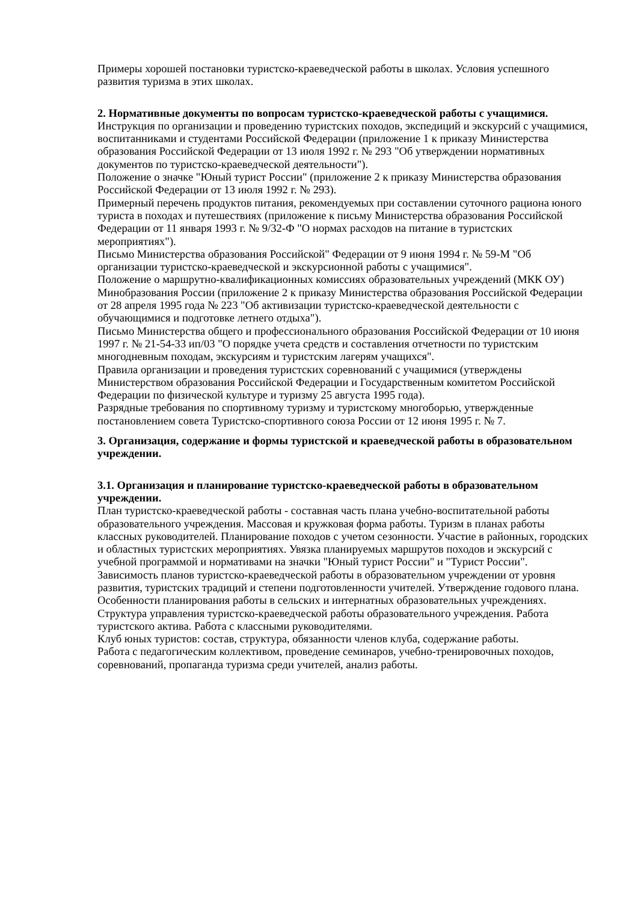Примеры хорошей постановки туристско-краеведческой работы в школах. Условия успешного развития туризма в этих школах.
2. Нормативные документы по вопросам туристско-краеведческой работы с учащимися.
Инструкция по организации и проведению туристских походов, экспедиций и экскурсий с учащимися, воспитанниками и студентами Российской Федерации (приложение 1 к приказу Министерства образования Российской Федерации от 13 июля 1992 г. № 293 "Об утверждении нормативных документов по туристско-краеведческой деятельности").
Положение о значке "Юный турист России" (приложение 2 к приказу Министерства образования Российской Федерации от 13 июля 1992 г. № 293).
Примерный перечень продуктов питания, рекомендуемых при составлении суточного рациона юного туриста в походах и путешествиях (приложение к письму Министерства образования Российской Федерации от 11 января 1993 г. № 9/32-Ф "О нормах расходов на питание в туристских мероприятиях").
Письмо Министерства образования Российской" Федерации от 9 июня 1994 г. № 59-М "Об организации туристско-краеведческой и экскурсионной работы с учащимися".
Положение о маршрутно-квалификационных комиссиях образовательных учреждений (МКК ОУ) Минобразования России (приложение 2 к приказу Министерства образования Российской Федерации от 28 апреля 1995 года № 223 "Об активизации туристско-краеведческой деятельности с обучающимися и подготовке летнего отдыха").
Письмо Министерства общего и профессионального образования Российской Федерации от 10 июня 1997 г. № 21-54-33 ип/03 "О порядке учета средств и составления отчетности по туристским многодневным походам, экскурсиям и туристским лагерям учащихся".
Правила организации и проведения туристских соревнований с учащимися (утверждены Министерством образования Российской Федерации и Государственным комитетом Российской Федерации по физической культуре и туризму 25 августа 1995 года).
Разрядные требования по спортивному туризму и туристскому многоборью, утвержденные постановлением совета Туристско-спортивного союза России от 12 июня 1995 г. № 7.
3. Организация, содержание и формы туристской и краеведческой работы в образовательном учреждении.
3.1. Организация и планирование туристско-краеведческой работы в образовательном учреждении.
План туристско-краеведческой работы - составная часть плана учебно-воспитательной работы образовательного учреждения. Массовая и кружковая форма работы. Туризм в планах работы классных руководителей. Планирование походов с учетом сезонности. Участие в районных, городских и областных туристских мероприятиях. Увязка планируемых маршрутов походов и экскурсий с учебной программой и нормативами на значки "Юный турист России" и "Турист России".
Зависимость планов туристско-краеведческой работы в образовательном учреждении от уровня развития, туристских традиций и степени подготовленности учителей. Утверждение годового плана.
Особенности планирования работы в сельских и интернатных образовательных учреждениях.
Структура управления туристско-краеведческой работы образовательного учреждения. Работа туристского актива. Работа с классными руководителями.
Клуб юных туристов: состав, структура, обязанности членов клуба, содержание работы.
Работа с педагогическим коллективом, проведение семинаров, учебно-тренировочных походов, соревнований, пропаганда туризма среди учителей, анализ работы.